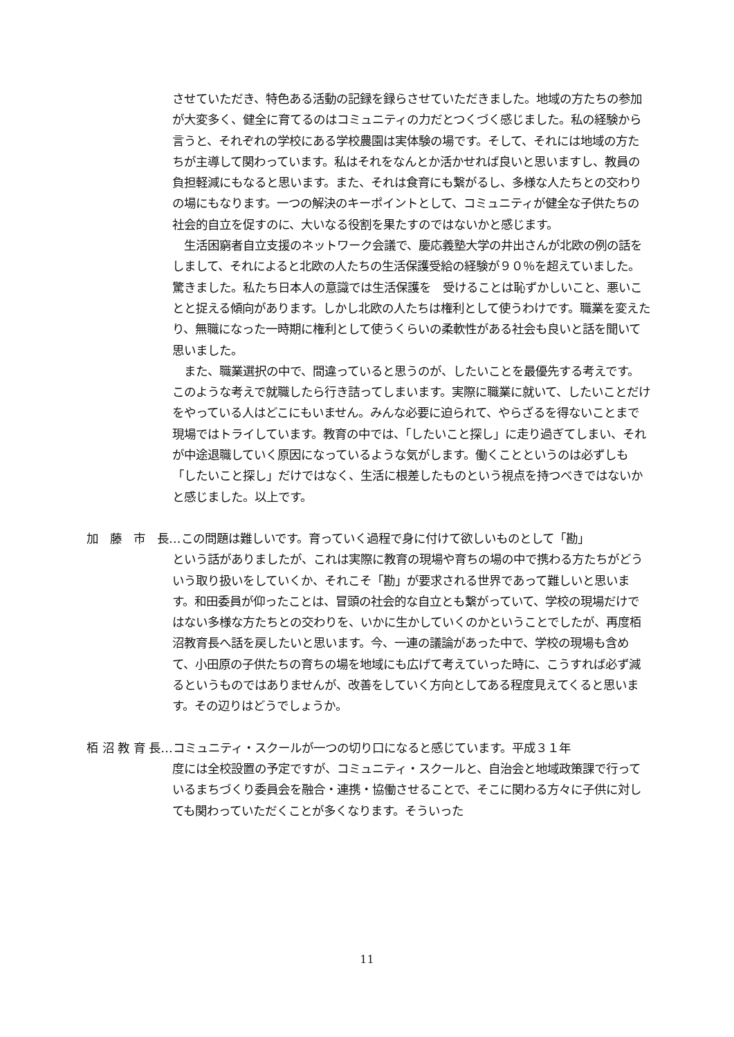させていただき、特色ある活動の記録を録らさせていただきました。地域の方たちの参加が大変多く、健全に育てるのはコミュニティの力だとつくづく感じました。私の経験から言うと、それぞれの学校にある学校農園は実体験の場です。そして、それには地域の方たちが主導して関わっています。私はそれをなんとか活かせれば良いと思いますし、教員の負担軽減にもなると思います。また、それは食育にも繋がるし、多様な人たちとの交わりの場にもなります。一つの解決のキーポイントとして、コミュニティが健全な子供たちの社会的自立を促すのに、大いなる役割を果たすのではないかと感じます。
　生活困窮者自立支援のネットワーク会議で、慶応義塾大学の井出さんが北欧の例の話をしまして、それによると北欧の人たちの生活保護受給の経験が９０％を超えていました。驚きました。私たち日本人の意識では生活保護を　受けることは恥ずかしいこと、悪いことと捉える傾向があります。しかし北欧の人たちは権利として使うわけです。職業を変えたり、無職になった一時期に権利として使うくらいの柔軟性がある社会も良いと話を聞いて思いました。
　また、職業選択の中で、間違っていると思うのが、したいことを最優先する考えです。このような考えで就職したら行き詰ってしまいます。実際に職業に就いて、したいことだけをやっている人はどこにもいません。みんな必要に迫られて、やらざるを得ないことまで現場ではトライしています。教育の中では、「したいこと探し」に走り過ぎてしまい、それが中途退職していく原因になっているような気がします。働くことというのは必ずしも「したいこと探し」だけではなく、生活に根差したものという視点を持つべきではないかと感じました。以上です。
加　藤　市　長…この問題は難しいです。育っていく過程で身に付けて欲しいものとして「勘」
という話がありましたが、これは実際に教育の現場や育ちの場の中で携わる方たちがどういう取り扱いをしていくか、それこそ「勘」が要求される世界であって難しいと思います。和田委員が仰ったことは、冒頭の社会的な自立とも繋がっていて、学校の現場だけではない多様な方たちとの交わりを、いかに生かしていくのかということでしたが、再度栢沼教育長へ話を戻したいと思います。今、一連の議論があった中で、学校の現場も含めて、小田原の子供たちの育ちの場を地域にも広げて考えていった時に、こうすれば必ず減るというものではありませんが、改善をしていく方向としてある程度見えてくると思います。その辺りはどうでしょうか。
栢 沼 教 育 長…コミュニティ・スクールが一つの切り口になると感じています。平成３１年
度には全校設置の予定ですが、コミュニティ・スクールと、自治会と地域政策課で行っているまちづくり委員会を融合・連携・協働させることで、そこに関わる方々に子供に対しても関わっていただくことが多くなります。そういった
11